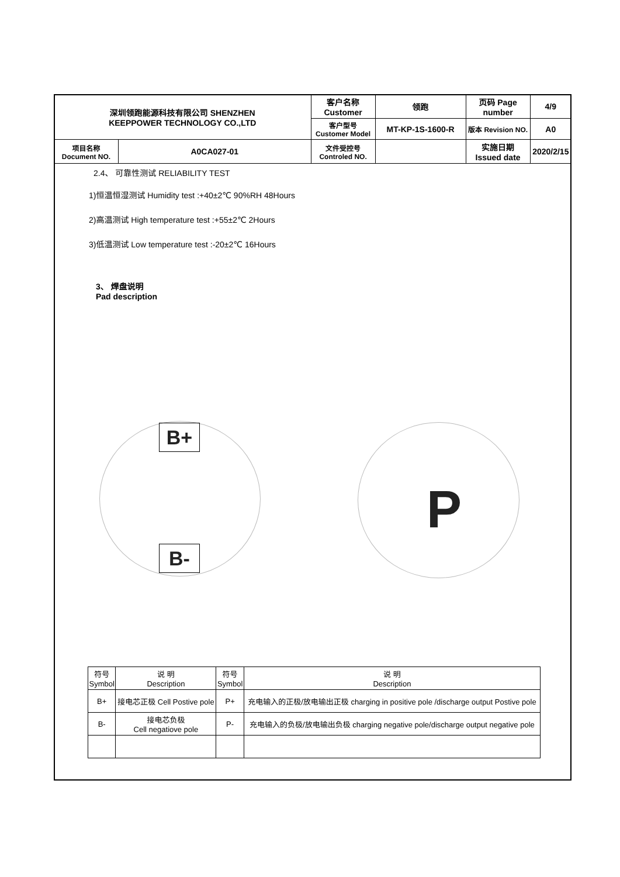| 深圳领跑能源科技有限公司 SHENZHEN KEEPPOWER TECHNOLOGY CO.,LTD | | 客户名称 Customer | 领跑 | 页码 Page number | 4/9 |
| | | 客户型号 Customer Model | MT-KP-1S-1600-R | 版本 Revision NO. | A0 |
| 项目名称 Document NO. | A0CA027-01 | 文件受控号 Controled NO. | | 实施日期 Issued date | 2020/2/15 |
2.4、 可靠性测试 RELIABILITY TEST
1)恒温恒湿测试 Humidity test :+40±2℃ 90%RH 48Hours
2)高温测试 High temperature test :+55±2℃ 2Hours
3)低温测试 Low temperature test :-20±2℃ 16Hours
3、 焊盘说明
Pad description
B+
B-
P
| 符号 Symbol | 说 明 Description | 符号 Symbol | 说 明 Description |
| --- | --- | --- | --- |
| B+ | 接电芯正极 Cell Postive pole | P+ | 充电输入的正极/放电输出正极 charging in positive pole /discharge output Postive pole |
| B- | 接电芯负极 Cell negatiove pole | P- | 充电输入的负极/放电输出负极 charging negative pole/discharge output negative pole |